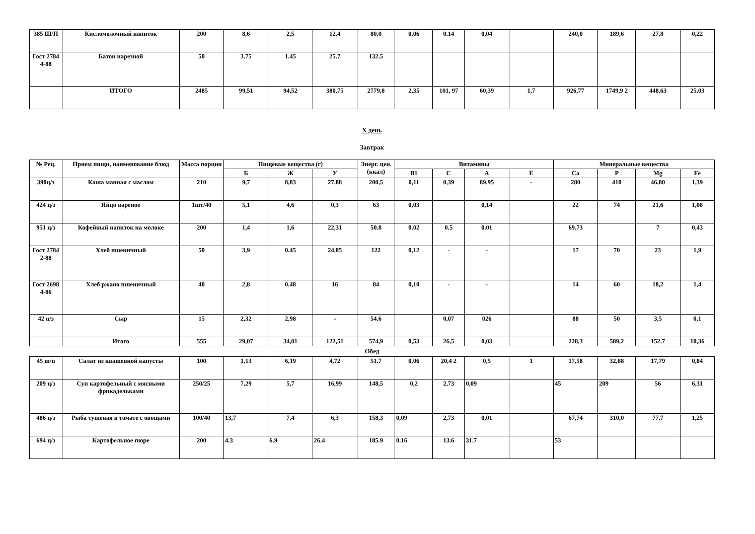| 385 Ш/П | Кисломолочный напиток | 200 | 8,6 | 2,5 | 12,4 | 80,0 | 0,06 | 0.14 | 0,04 | | 240,0 | 189,6 | 27,8 | 0,22 |
| Гост 2784 4-88 | Батон нарезной | 50 | 3.75 | 1.45 | 25.7 | 132.5 | | | | | | | | |
| | ИТОГО | 2485 | 99,51 | 94,52 | 380,75 | 2779,8 | 2,35 | 101, 97 | 60,39 | 1,7 | 926,77 | 1749,9 2 | 448,63 | 25,03 |
Х день
Завтрак
| № Рец. | Прием пищи, наименование блюд | Масса порции | Пищевые вещества (г) | | | Энерг. цен. (ккал) | Витамины | | | | Минеральные вещества | | | |
| --- | --- | --- | --- | --- | --- | --- | --- | --- | --- | --- | --- | --- | --- | --- |
| | | | Б | Ж | У | | В1 | С | А | Е | Са | Р | Mg | Fe |
| 390ц/з | Каша манная с маслом | 210 | 9,7 | 8,83 | 27,88 | 200,5 | 0,11 | 0,39 | 89,95 | - | 280 | 410 | 46,80 | 1,39 |
| 424 ц/з | Яйцо вареное | 1шт/40 | 5,1 | 4,6 | 0,3 | 63 | 0,03 | | 0,14 | | 22 | 74 | 21,6 | 1,08 |
| 951 ц/з | Кофейный напиток на молоке | 200 | 1,4 | 1,6 | 22,31 | 50.8 | 0.02 | 0.5 | 0.01 | | 69.73 | | 7 | 0,43 |
| Гост 2784 2-88 | Хлеб пшеничный | 50 | 3,9 | 0.45 | 24.85 | 122 | 0,12 | - | - | | 17 | 70 | 23 | 1,9 |
| Гост 2698 4-86 | Хлеб ржано пшеничный | 40 | 2,8 | 0.48 | 16 | 84 | 0,10 | - | - | | 14 | 60 | 18,2 | 1,4 |
| 42 ц/з | Сыр | 15 | 2,32 | 2,98 | - | 54.6 | | 0,07 | 026 | | 88 | 50 | 3,5 | 0,1 |
| | Итого | 555 | 29,07 | 34,01 | 122,51 | 574,9 | 0,53 | 26,5 | 0,03 | | 228,3 | 589,2 | 152,7 | 10,36 |
Обед
| 45 ш/п | Салат из квашенной капусты | 100 | 1,13 | 6,19 | 4,72 | 51.7 | 0,06 | 20,4 2 | 0,5 | 1 | 17,58 | 32,88 | 17,79 | 0,84 |
| 209 ц/з | Суп картофельный с мясными фрикадельками | 250/25 | 7,29 | 5,7 | 16,99 | 148,5 | 0,2 | 2,73 | 0,09 | | 45 | 209 | 56 | 6,31 |
| 486 ц/з | Рыба тушеная в томате с овощами | 100/40 | 13,7 | 7,4 | 6,3 | 158,3 | 0,09 | 2,73 | 0,01 | | 67,74 | 310,0 | 77,7 | 1,25 |
| 694 ц/з | Картофельное пюре | 200 | 4.3 | 6.9 | 26.4 | 185.9 | 0.16 | 13.6 | 31.7 | | 53 | | | |